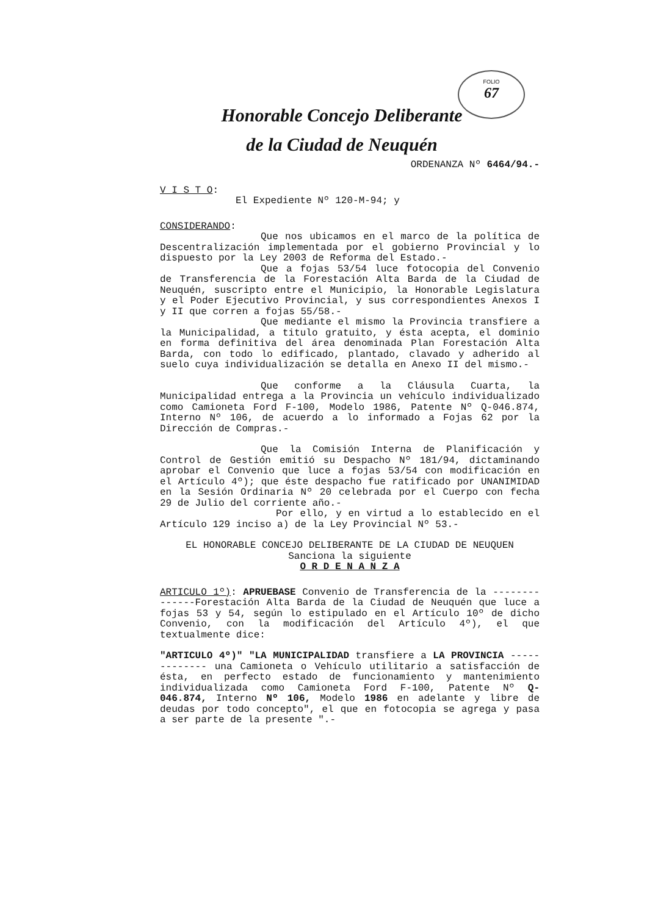FOLIO
67
Honorable Concejo Deliberante
de la Ciudad de Neuquén
ORDENANZA Nº 6464/94.-
V I S T O:
El Expediente Nº 120-M-94; y
CONSIDERANDO:
Que nos ubicamos en el marco de la política de Descentralización implementada por el gobierno Provincial y lo dispuesto por la Ley 2003 de Reforma del Estado.-
Que a fojas 53/54 luce fotocopia del Convenio de Transferencia de la Forestación Alta Barda de la Ciudad de Neuquén, suscripto entre el Municipio, la Honorable Legislatura y el Poder Ejecutivo Provincial, y sus correspondientes Anexos I y II que corren a fojas 55/58.-
Que mediante el mismo la Provincia transfiere a la Municipalidad, a titulo gratuito, y ésta acepta, el dominio en forma definitiva del área denominada Plan Forestación Alta Barda, con todo lo edificado, plantado, clavado y adherido al suelo cuya individualización se detalla en Anexo II del mismo.-
Que conforme a la Cláusula Cuarta, la Municipalidad entrega a la Provincia un vehículo individualizado como Camioneta Ford F-100, Modelo 1986, Patente Nº Q-046.874, Interno Nº 106, de acuerdo a lo informado a Fojas 62 por la Dirección de Compras.-
Que la Comisión Interna de Planificación y Control de Gestión emitió su Despacho Nº 181/94, dictaminando aprobar el Convenio que luce a fojas 53/54 con modificación en el Artículo 4º); que éste despacho fue ratificado por UNANIMIDAD en la Sesión Ordinaria Nº 20 celebrada por el Cuerpo con fecha 29 de Julio del corriente año.-
Por ello, y en virtud a lo establecido en el Artículo 129 inciso a) de la Ley Provincial Nº 53.-
EL HONORABLE CONCEJO DELIBERANTE DE LA CIUDAD DE NEUQUEN
Sanciona la siguiente
O R D E N A N Z A
ARTICULO 1º): APRUEBASE Convenio de Transferencia de la --------------Forestación Alta Barda de la Ciudad de Neuquén que luce a fojas 53 y 54, según lo estipulado en el Artículo 10º de dicho Convenio, con la modificación del Artículo 4º), el que textualmente dice:
"ARTICULO 4º)" "LA MUNICIPALIDAD transfiere a LA PROVINCIA ------------- una Camioneta o Vehículo utilitario a satisfacción de ésta, en perfecto estado de funcionamiento y mantenimiento individualizada como Camioneta Ford F-100, Patente Nº Q- 046.874, Interno Nº 106, Modelo 1986 en adelante y libre de deudas por todo concepto", el que en fotocopia se agrega y pasa a ser parte de la presente ".-